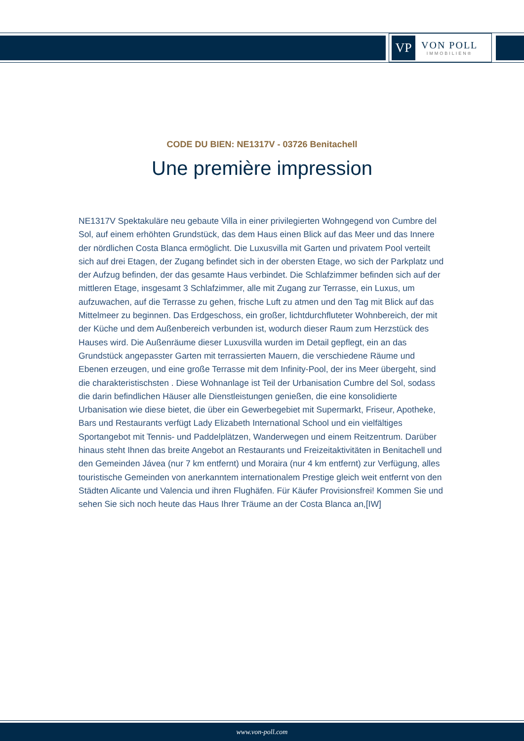VP
VON POLL
IMMOBILIEN®
CODE DU BIEN: NE1317V - 03726 Benitachell
Une première impression
NE1317V Spektakuläre neu gebaute Villa in einer privilegierten Wohngegend von Cumbre del Sol, auf einem erhöhten Grundstück, das dem Haus einen Blick auf das Meer und das Innere der nördlichen Costa Blanca ermöglicht. Die Luxusvilla mit Garten und privatem Pool verteilt sich auf drei Etagen, der Zugang befindet sich in der obersten Etage, wo sich der Parkplatz und der Aufzug befinden, der das gesamte Haus verbindet. Die Schlafzimmer befinden sich auf der mittleren Etage, insgesamt 3 Schlafzimmer, alle mit Zugang zur Terrasse, ein Luxus, um aufzuwachen, auf die Terrasse zu gehen, frische Luft zu atmen und den Tag mit Blick auf das Mittelmeer zu beginnen. Das Erdgeschoss, ein großer, lichtdurchfluteter Wohnbereich, der mit der Küche und dem Außenbereich verbunden ist, wodurch dieser Raum zum Herzstück des Hauses wird. Die Außenräume dieser Luxusvilla wurden im Detail gepflegt, ein an das Grundstück angepasster Garten mit terrassierten Mauern, die verschiedene Räume und Ebenen erzeugen, und eine große Terrasse mit dem Infinity-Pool, der ins Meer übergeht, sind die charakteristischsten . Diese Wohnanlage ist Teil der Urbanisation Cumbre del Sol, sodass die darin befindlichen Häuser alle Dienstleistungen genießen, die eine konsolidierte Urbanisation wie diese bietet, die über ein Gewerbegebiet mit Supermarkt, Friseur, Apotheke, Bars und Restaurants verfügt Lady Elizabeth International School und ein vielfältiges Sportangebot mit Tennis- und Paddelplätzen, Wanderwegen und einem Reitzentrum. Darüber hinaus steht Ihnen das breite Angebot an Restaurants und Freizeitaktivitäten in Benitachell und den Gemeinden Jávea (nur 7 km entfernt) und Moraira (nur 4 km entfernt) zur Verfügung, alles touristische Gemeinden von anerkanntem internationalem Prestige gleich weit entfernt von den Städten Alicante und Valencia und ihren Flughäfen. Für Käufer Provisionsfrei! Kommen Sie und sehen Sie sich noch heute das Haus Ihrer Träume an der Costa Blanca an,[IW]
www.von-poll.com